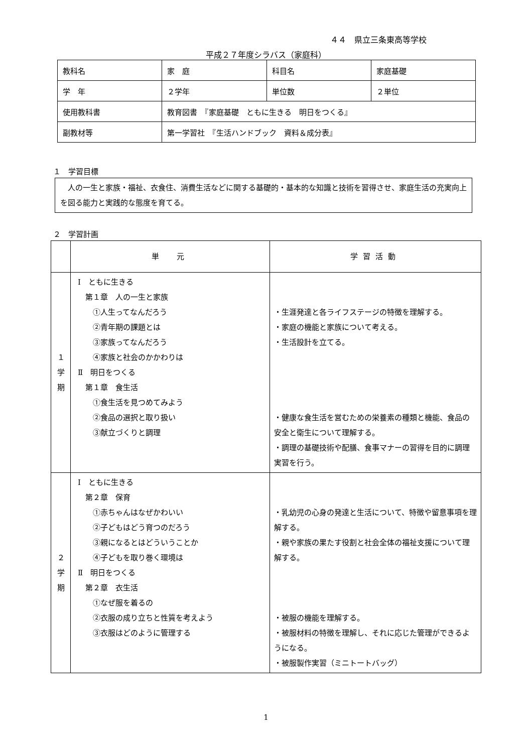４４　県立三条東高等学校
平成２７年度シラバス（家庭科）
| 教科名 | 家 庭 | 科目名 | 家庭基礎 |
| 学 年 | ２学年 | 単位数 | ２単位 |
| 使用教科書 | 教育図書 『家庭基礎 ともに生きる 明日をつくる』 | | |
| 副教材等 | 第一学習社 『生活ハンドブック 資料＆成分表』 | | |
１　学習目標
　人の一生と家族・福祉、衣食住、消費生活などに関する基礎的・基本的な知識と技術を習得させ、家庭生活の充実向上を図る能力と実践的な態度を育てる。
２　学習計画
| | 単 元 | 学習活動 |
| １ 学 期 | Ⅰ ともに生きる 第１章 人の一生と家族 ①人生ってなんだろう ②青年期の課題とは ③家族ってなんだろう ④家族と社会のかかわりは Ⅱ 明日をつくる 第１章 食生活 ①食生活を見つめてみよう ②食品の選択と取り扱い ③献立づくりと調理 | ・生涯発達と各ライフステージの特徴を理解する。 ・家庭の機能と家族について考える。 ・生活設計を立てる。 ・健康な食生活を営むための栄養素の種類と機能、食品の安全と衛生について理解する。 ・調理の基礎技術や配膳、食事マナーの習得を目的に調理実習を行う。 |
| ２ 学 期 | Ⅰ ともに生きる 第２章 保育 ①赤ちゃんはなぜかわいい ②子どもはどう育つのだろう ③親になるとはどういうことか ④子どもを取り巻く環境は Ⅱ 明日をつくる 第２章 衣生活 ①なぜ服を着るの ②衣服の成り立ちと性質を考えよう ③衣服はどのように管理する | ・乳幼児の心身の発達と生活について、特徴や留意事項を理解する。 ・親や家族の果たす役割と社会全体の福祉支援について理解する。 ・被服の機能を理解する。 ・被服材料の特徴を理解し、それに応じた管理ができるようになる。 ・被服製作実習（ミニトートバッグ） |
1